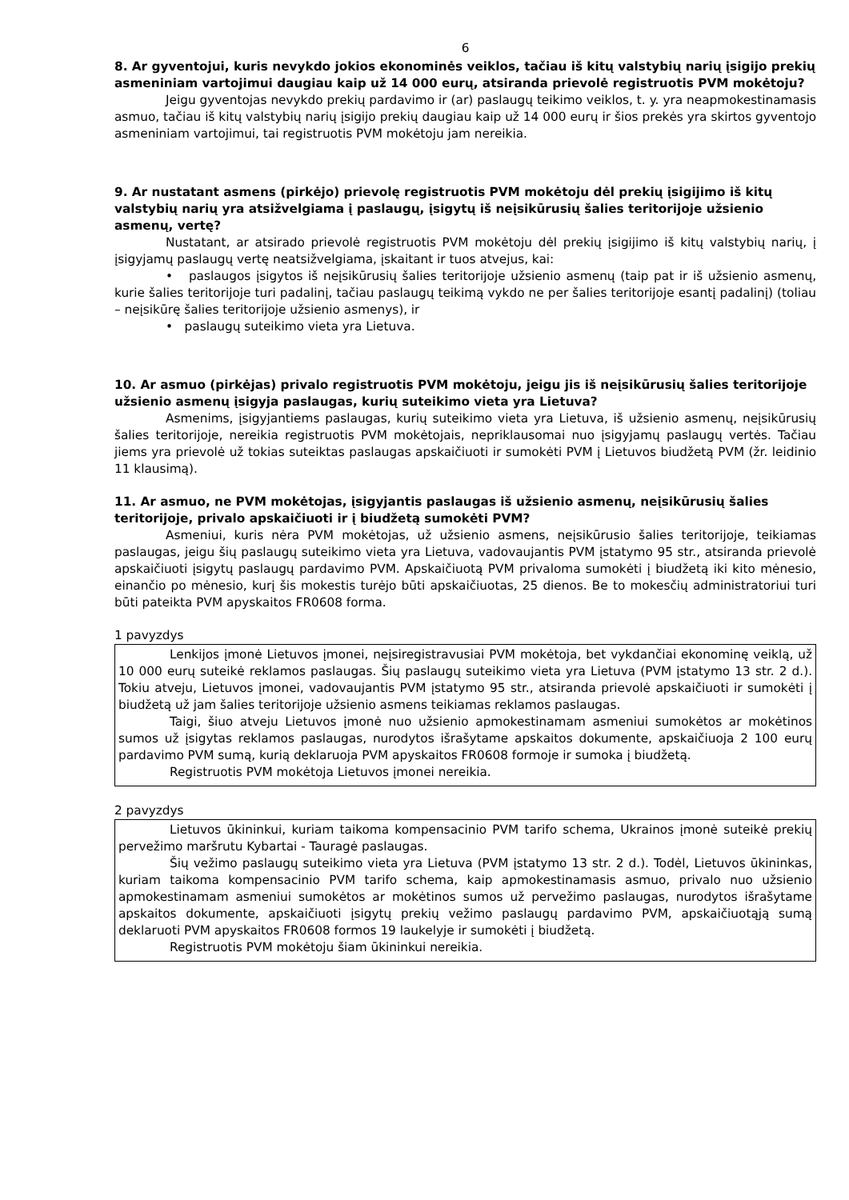6
8. Ar gyventojui, kuris nevykdo jokios ekonominės veiklos, tačiau iš kitų valstybių narių įsigijo prekių asmeniniam vartojimui daugiau kaip už 14 000 eurų, atsiranda prievolė registruotis PVM mokėtoju?
Jeigu gyventojas nevykdo prekių pardavimo ir (ar) paslaugų teikimo veiklos, t. y. yra neapmokestinamasis asmuo, tačiau iš kitų valstybių narių įsigijo prekių daugiau kaip už 14 000 eurų ir šios prekės yra skirtos gyventojo asmeniniam vartojimui, tai registruotis PVM mokėtoju jam nereikia.
9. Ar nustatant asmens (pirkėjo) prievolę registruotis PVM mokėtoju dėl prekių įsigijimo iš kitų valstybių narių yra atsižvelgiama į paslaugų, įsigytų iš neįsikūrusių šalies teritorijoje užsienio asmenų, vertę?
Nustatant, ar atsirado prievolė registruotis PVM mokėtoju dėl prekių įsigijimo iš kitų valstybių narių, į įsigyjamų paslaugų vertę neatsižvelgiama, įskaitant ir tuos atvejus, kai:
• paslaugos įsigytos iš neįsikūrusių šalies teritorijoje užsienio asmenų (taip pat ir iš užsienio asmenų, kurie šalies teritorijoje turi padalinį, tačiau paslaugų teikimą vykdo ne per šalies teritorijoje esantį padalinį) (toliau – neįsikūrę šalies teritorijoje užsienio asmenys), ir
• paslaugų suteikimo vieta yra Lietuva.
10. Ar asmuo (pirkėjas) privalo registruotis PVM mokėtoju, jeigu jis iš neįsikūrusių šalies teritorijoje užsienio asmenų įsigyja paslaugas, kurių suteikimo vieta yra Lietuva?
Asmenims, įsigyjantiems paslaugas, kurių suteikimo vieta yra Lietuva, iš užsienio asmenų, neįsikūrusių šalies teritorijoje, nereikia registruotis PVM mokėtojais, nepriklausomai nuo įsigyjamų paslaugų vertės. Tačiau jiems yra prievolė už tokias suteiktas paslaugas apskaičiuoti ir sumokėti PVM į Lietuvos biudžetą PVM (žr. leidinio 11 klausimą).
11. Ar asmuo, ne PVM mokėtojas, įsigyjantis paslaugas iš užsienio asmenų, neįsikūrusių šalies teritorijoje, privalo apskaičiuoti ir į biudžetą sumokėti PVM?
Asmeniui, kuris nėra PVM mokėtojas, už užsienio asmens, neįsikūrusio šalies teritorijoje, teikiamas paslaugas, jeigu šių paslaugų suteikimo vieta yra Lietuva, vadovaujantis PVM įstatymo 95 str., atsiranda prievolė apskaičiuoti įsigytų paslaugų pardavimo PVM. Apskaičiuotą PVM privaloma sumokėti į biudžetą iki kito mėnesio, einančio po mėnesio, kurį šis mokestis turėjo būti apskaičiuotas, 25 dienos. Be to mokesčių administratoriui turi būti pateikta PVM apyskaitos FR0608 forma.
1 pavyzdys
Lenkijos įmonė Lietuvos įmonei, neįsiregistravusiai PVM mokėtoja, bet vykdančiai ekonominę veiklą, už 10 000 eurų suteikė reklamos paslaugas. Šių paslaugų suteikimo vieta yra Lietuva (PVM įstatymo 13 str. 2 d.). Tokiu atveju, Lietuvos įmonei, vadovaujantis PVM įstatymo 95 str., atsiranda prievolė apskaičiuoti ir sumokėti į biudžetą už jam šalies teritorijoje užsienio asmens teikiamas reklamos paslaugas.
Taigi, šiuo atveju Lietuvos įmonė nuo užsienio apmokestinamam asmeniui sumokėtos ar mokėtinos sumos už įsigytas reklamos paslaugas, nurodytos išrašytame apskaitos dokumente, apskaičiuoja 2 100 eurų pardavimo PVM sumą, kurią deklaruoja PVM apyskaitos FR0608 formoje ir sumoka į biudžetą.
Registruotis PVM mokėtoja Lietuvos įmonei nereikia.
2 pavyzdys
Lietuvos ūkininkui, kuriam taikoma kompensacinio PVM tarifo schema, Ukrainos įmonė suteikė prekių pervežimo maršrutu Kybartai - Tauragė paslaugas.
Šių vežimo paslaugų suteikimo vieta yra Lietuva (PVM įstatymo 13 str. 2 d.). Todėl, Lietuvos ūkininkas, kuriam taikoma kompensacinio PVM tarifo schema, kaip apmokestinamasis asmuo, privalo nuo užsienio apmokestinamam asmeniui sumokėtos ar mokėtinos sumos už pervežimo paslaugas, nurodytos išrašytame apskaitos dokumente, apskaičiuoti įsigytų prekių vežimo paslaugų pardavimo PVM, apskaičiuotąją sumą deklaruoti PVM apyskaitos FR0608 formos 19 laukelyje ir sumokėti į biudžetą.
Registruotis PVM mokėtoju šiam ūkininkui nereikia.